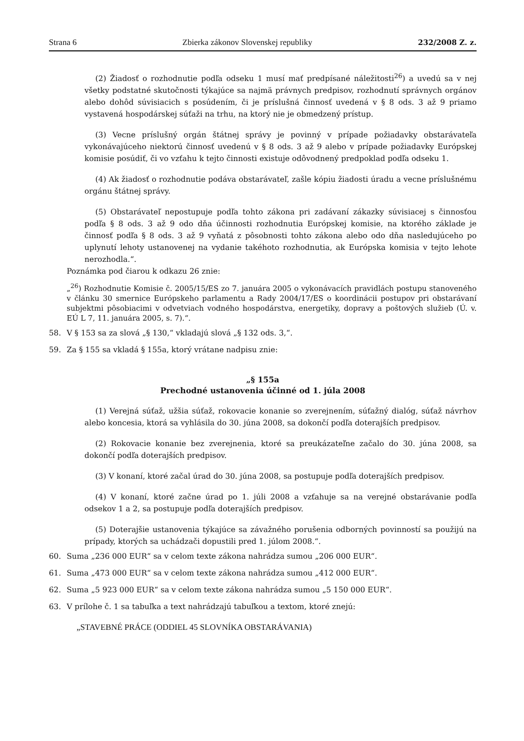Strana 6 Zbierka zákonov Slovenskej republiky 232/2008 Z. z.
(2) Žiadosť o rozhodnutie podľa odseku 1 musí mať predpísané náležitosti<sup>26</sup>) a uvedú sa v nej všetky podstatné skutočnosti týkajúce sa najmä právnych predpisov, rozhodnutí správnych orgánov alebo dohôd súvisiacich s posúdením, či je príslušná činnosť uvedená v § 8 ods. 3 až 9 priamo vystavená hospodárskej súťaži na trhu, na ktorý nie je obmedzený prístup.
(3) Vecne príslušný orgán štátnej správy je povinný v prípade požiadavky obstarávateľa vykonávajúceho niektorú činnosť uvedenú v § 8 ods. 3 až 9 alebo v prípade požiadavky Európskej komisie posúdiť, či vo vzťahu k tejto činnosti existuje odôvodnený predpoklad podľa odseku 1.
(4) Ak žiadosť o rozhodnutie podáva obstarávateľ, zašle kópiu žiadosti úradu a vecne príslušnému orgánu štátnej správy.
(5) Obstarávateľ nepostupuje podľa tohto zákona pri zadávaní zákazky súvisiacej s činnosťou podľa § 8 ods. 3 až 9 odo dňa účinnosti rozhodnutia Európskej komisie, na ktorého základe je činnosť podľa § 8 ods. 3 až 9 vyňatá z pôsobnosti tohto zákona alebo odo dňa nasledujúceho po uplynutí lehoty ustanovenej na vydanie takéhoto rozhodnutia, ak Európska komisia v tejto lehote nerozhodla.“.
Poznámka pod čiarou k odkazu 26 znie:
„<sup>26</sup>) Rozhodnutie Komisie č. 2005/15/ES zo 7. januára 2005 o vykonávacích pravidlách postupu stanoveného v článku 30 smernice Európskeho parlamentu a Rady 2004/17/ES o koordinácii postupov pri obstarávaní subjektmi pôsobiacimi v odvetviach vodného hospodárstva, energetiky, dopravy a poštových služieb (Ú. v. EÚ L 7, 11. januára 2005, s. 7).“.
58. V § 153 sa za slová „§ 130,“ vkladajú slová „§ 132 ods. 3,“.
59. Za § 155 sa vkladá § 155a, ktorý vrátane nadpisu znie:
„§ 155a
Prechodné ustanovenia účinné od 1. júla 2008
(1) Verejná súťaž, užšia súťaž, rokovacie konanie so zverejnením, súťažný dialóg, súťaž návrhov alebo koncesia, ktorá sa vyhlásila do 30. júna 2008, sa dokončí podľa doterajších predpisov.
(2) Rokovacie konanie bez zverejnenia, ktoré sa preukázateľne začalo do 30. júna 2008, sa dokončí podľa doterajších predpisov.
(3) V konaní, ktoré začal úrad do 30. júna 2008, sa postupuje podľa doterajších predpisov.
(4) V konaní, ktoré začne úrad po 1. júli 2008 a vzťahuje sa na verejné obstarávanie podľa odsekov 1 a 2, sa postupuje podľa doterajších predpisov.
(5) Doterajšie ustanovenia týkajúce sa závažného porušenia odborných povinností sa použijú na prípady, ktorých sa uchádzači dopustili pred 1. júlom 2008.“.
60. Suma „236 000 EUR“ sa v celom texte zákona nahrádza sumou „206 000 EUR“.
61. Suma „473 000 EUR“ sa v celom texte zákona nahrádza sumou „412 000 EUR“.
62. Suma „5 923 000 EUR“ sa v celom texte zákona nahrádza sumou „5 150 000 EUR“.
63. V prílohe č. 1 sa tabuľka a text nahrádzajú tabuľkou a textom, ktoré znejú:
„STAVEBNÉ PRÁCE (ODDIEL 45 SLOVNÍKA OBSTARÁVANIA)